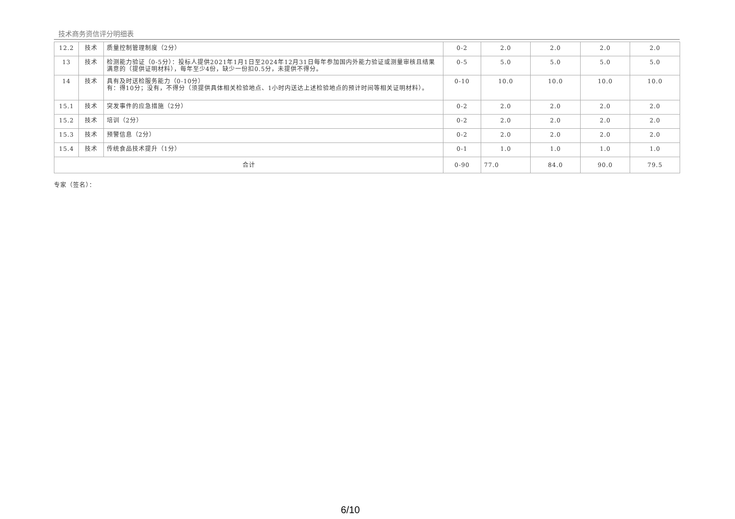技术商务资信评分明细表
| 12.2 | 技术 | 质量控制管理制度（2分） | 0-2 | 2.0 | 2.0 | 2.0 | 2.0 |
| 13 | 技术 | 检测能力验证（0-5分）：投标人提供2021年1月1日至2024年12月31日每年参加国内外能力验证或测量审核且结果满意的（提供证明材料），每年至少4份，缺少一份扣0.5分，未提供不得分。 | 0-5 | 5.0 | 5.0 | 5.0 | 5.0 |
| 14 | 技术 | 具有及时送检服务能力（0-10分） 有：得10分；没有，不得分（须提供具体相关检验地点、1小时内送达上述检验地点的预计时间等相关证明材料）。 | 0-10 | 10.0 | 10.0 | 10.0 | 10.0 |
| 15.1 | 技术 | 突发事件的应急措施（2分） | 0-2 | 2.0 | 2.0 | 2.0 | 2.0 |
| 15.2 | 技术 | 培训（2分） | 0-2 | 2.0 | 2.0 | 2.0 | 2.0 |
| 15.3 | 技术 | 预警信息（2分） | 0-2 | 2.0 | 2.0 | 2.0 | 2.0 |
| 15.4 | 技术 | 传统食品技术提升（1分） | 0-1 | 1.0 | 1.0 | 1.0 | 1.0 |
| 合计 | | | 0-90 | 77.0 | 84.0 | 90.0 | 79.5 |
专家（签名）：
6/10